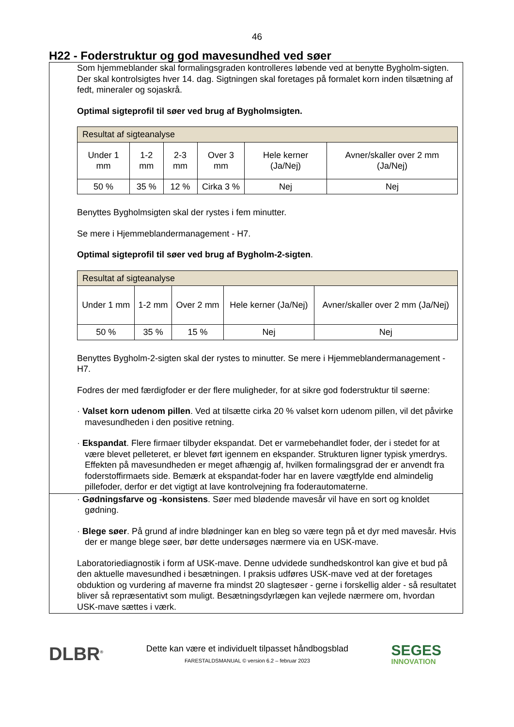46
H22 - Foderstruktur og god mavesundhed ved søer
Som hjemmeblander skal formalingsgraden kontrolleres løbende ved at benytte Bygholm-sigten.
Der skal kontrolsigtes hver 14. dag. Sigtningen skal foretages på formalet korn inden tilsætning af fedt, mineraler og sojaskrå.
Optimal sigteprofil til søer ved brug af Bygholmsigten.
| Resultat af sigteanalyse | | | | | |
| Under 1 mm | 1-2 mm | 2-3 mm | Over 3 mm | Hele kerner (Ja/Nej) | Avner/skaller over 2 mm (Ja/Nej) |
| 50 % | 35 % | 12 % | Cirka 3 % | Nej | Nej |
Benyttes Bygholmsigten skal der rystes i fem minutter.
Se mere i Hjemmeblandermanagement - H7.
Optimal sigteprofil til søer ved brug af Bygholm-2-sigten.
| Resultat af sigteanalyse | | | | |
| Under 1 mm | 1-2 mm | Over 2 mm | Hele kerner (Ja/Nej) | Avner/skaller over 2 mm (Ja/Nej) |
| 50 % | 35 % | 15 % | Nej | Nej |
Benyttes Bygholm-2-sigten skal der rystes to minutter. Se mere i Hjemmeblandermanagement - H7.
Fodres der med færdigfoder er der flere muligheder, for at sikre god foderstruktur til søerne:
· Valset korn udenom pillen. Ved at tilsætte cirka 20 % valset korn udenom pillen, vil det påvirke mavesundheden i den positive retning.
· Ekspandat. Flere firmaer tilbyder ekspandat. Det er varmebehandlet foder, der i stedet for at være blevet pelleteret, er blevet ført igennem en ekspander. Strukturen ligner typisk ymerdrys. Effekten på mavesundheden er meget afhængig af, hvilken formalingsgrad der er anvendt fra foderstoffirmaets side. Bemærk at ekspandat-foder har en lavere vægtfylde end almindelig pillefoder, derfor er det vigtigt at lave kontrolvejning fra foderautomaterne.
· Gødningsfarve og -konsistens. Søer med blødende mavesår vil have en sort og knoldet gødning.
· Blege søer. På grund af indre blødninger kan en bleg so være tegn på et dyr med mavesår. Hvis der er mange blege søer, bør dette undersøges nærmere via en USK-mave.
Laboratoriediagnostik i form af USK-mave. Denne udvidede sundhedskontrol kan give et bud på den aktuelle mavesundhed i besætningen. I praksis udføres USK-mave ved at der foretages obduktion og vurdering af maverne fra mindst 20 slagtesøer - gerne i forskellig alder - så resultatet bliver så repræsentativt som muligt. Besætningsdyrlægen kan vejlede nærmere om, hvordan USK-mave sættes i værk.
DLBR<sup>®</sup>
Dette kan være et individuelt tilpasset håndbogsblad
FARESTALDSMANUAL © version 6.2 – februar 2023
SEGES
INNOVATION